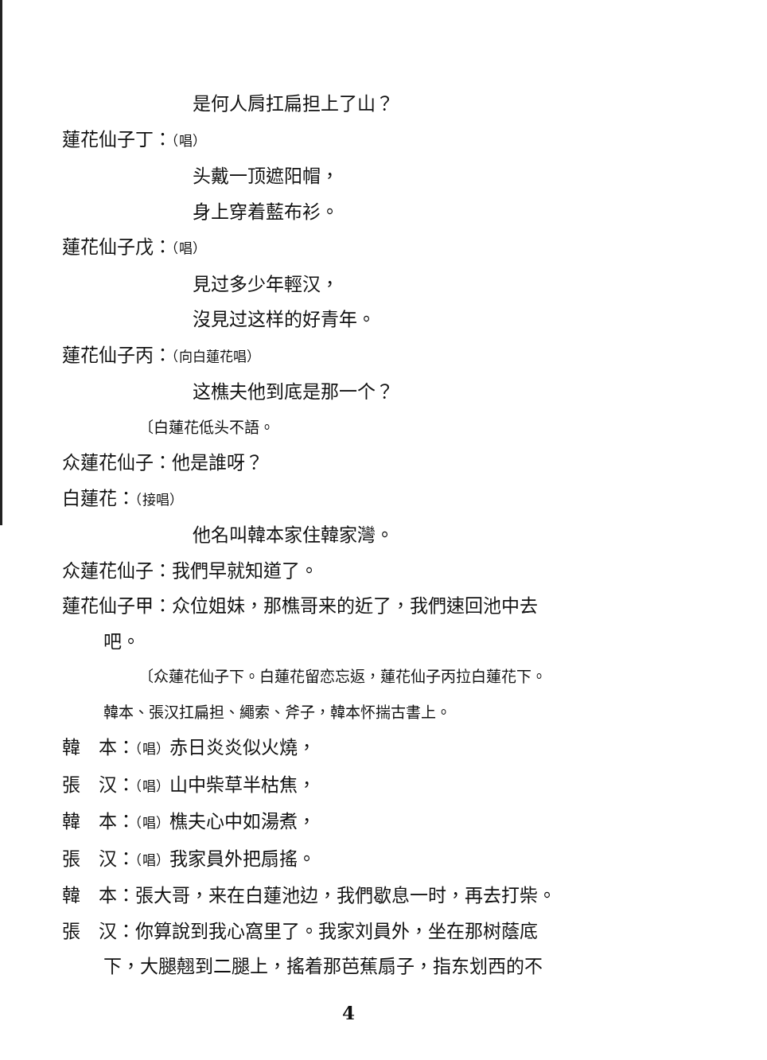是何人肩扛扁担上了山？
蓮花仙子丁：（唱）
头戴一顶遮阳帽，
身上穿着藍布衫。
蓮花仙子戊：（唱）
見过多少年輕汉，
沒見过这样的好青年。
蓮花仙子丙：（向白蓮花唱）
这樵夫他到底是那一个？
〔白蓮花低头不語。
众蓮花仙子：他是誰呀？
白蓮花：（接唱）
他名叫韓本家住韓家灣。
众蓮花仙子：我們早就知道了。
蓮花仙子甲：众位姐妹，那樵哥来的近了，我們速回池中去
吧。
〔众蓮花仙子下。白蓮花留恋忘返，蓮花仙子丙拉白蓮花下。
韓本、張汉扛扁担、繩索、斧子，韓本怀揣古書上。
韓　本：（唱）赤日炎炎似火燒，
張　汉：（唱）山中柴草半枯焦，
韓　本：（唱）樵夫心中如湯煮，
張　汉：（唱）我家員外把扇搖。
韓　本：張大哥，来在白蓮池边，我們歇息一时，再去打柴。
張　汉：你算說到我心窩里了。我家刘員外，坐在那树蔭底
下，大腿翹到二腿上，搖着那芭蕉扇子，指东划西的不
4